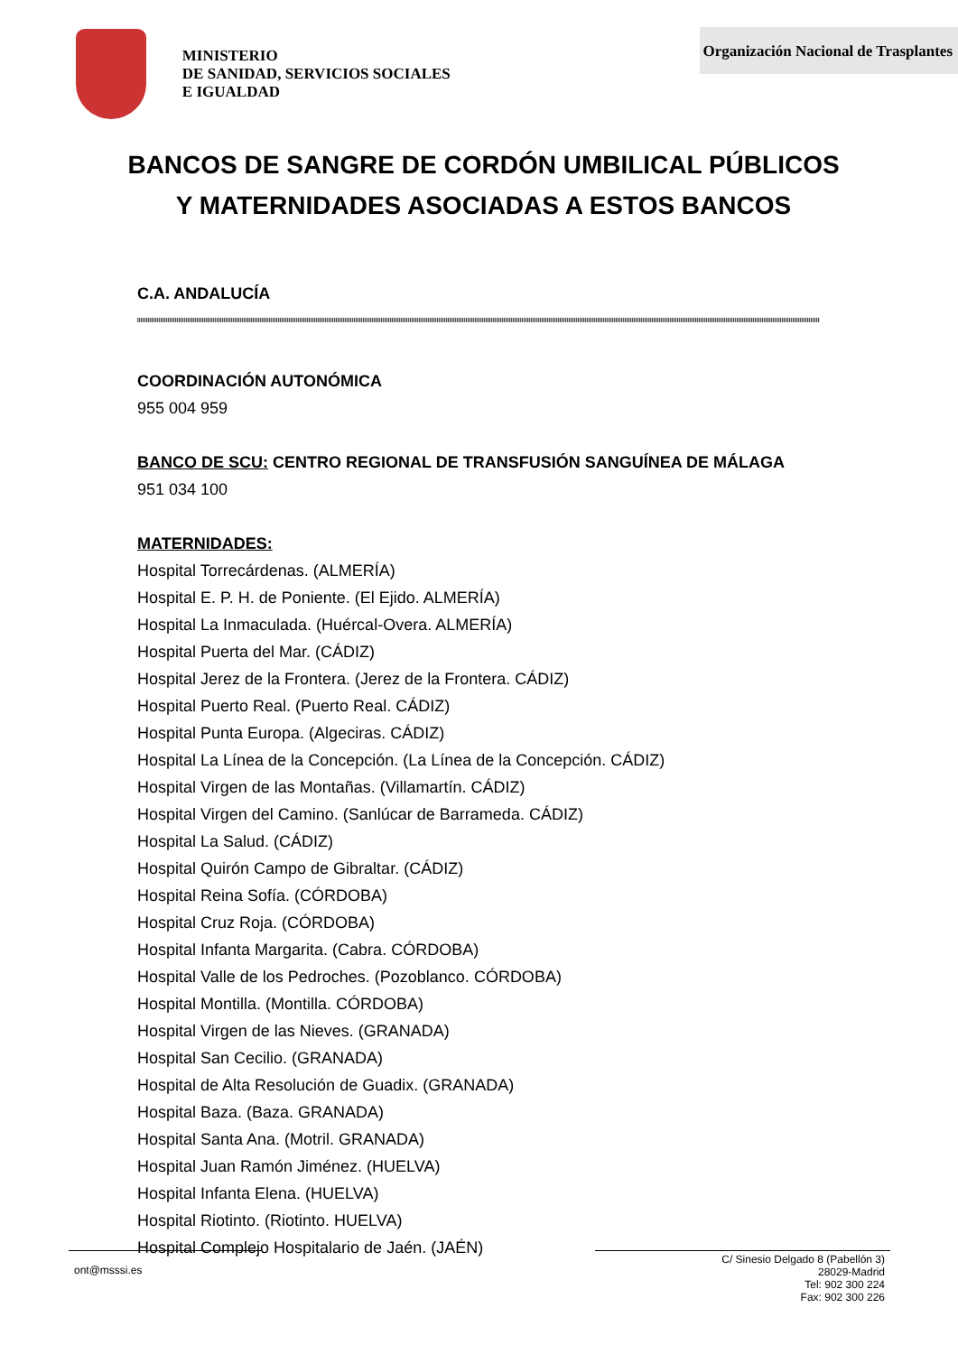MINISTERIO
DE SANIDAD, SERVICIOS SOCIALES
E IGUALDAD
Organización Nacional de Trasplantes
BANCOS DE SANGRE DE CORDÓN UMBILICAL PÚBLICOS
Y MATERNIDADES ASOCIADAS A ESTOS BANCOS
C.A. ANDALUCÍA
COORDINACIÓN AUTONÓMICA
955 004 959
BANCO DE SCU: CENTRO REGIONAL DE TRANSFUSIÓN SANGUÍNEA DE MÁLAGA
951 034 100
MATERNIDADES:
Hospital Torrecárdenas. (ALMERÍA)
Hospital E. P. H. de Poniente. (El Ejido. ALMERÍA)
Hospital La Inmaculada. (Huércal-Overa. ALMERÍA)
Hospital Puerta del Mar. (CÁDIZ)
Hospital Jerez de la Frontera. (Jerez de la Frontera. CÁDIZ)
Hospital Puerto Real. (Puerto Real. CÁDIZ)
Hospital Punta Europa. (Algeciras. CÁDIZ)
Hospital La Línea de la Concepción. (La Línea de la Concepción. CÁDIZ)
Hospital Virgen de las Montañas. (Villamartín. CÁDIZ)
Hospital Virgen del Camino. (Sanlúcar de Barrameda. CÁDIZ)
Hospital La Salud. (CÁDIZ)
Hospital Quirón Campo de Gibraltar. (CÁDIZ)
Hospital Reina Sofía. (CÓRDOBA)
Hospital Cruz Roja. (CÓRDOBA)
Hospital Infanta Margarita. (Cabra. CÓRDOBA)
Hospital Valle de los Pedroches. (Pozoblanco. CÓRDOBA)
Hospital Montilla. (Montilla. CÓRDOBA)
Hospital Virgen de las Nieves. (GRANADA)
Hospital San Cecilio. (GRANADA)
Hospital de Alta Resolución de Guadix. (GRANADA)
Hospital Baza. (Baza. GRANADA)
Hospital Santa Ana. (Motril. GRANADA)
Hospital Juan Ramón Jiménez. (HUELVA)
Hospital Infanta Elena. (HUELVA)
Hospital Riotinto. (Riotinto. HUELVA)
Hospital Complejo Hospitalario de Jaén. (JAÉN)
ont@msssi.es
C/ Sinesio Delgado 8 (Pabellón 3)
28029-Madrid
Tel: 902 300 224
Fax: 902 300 226